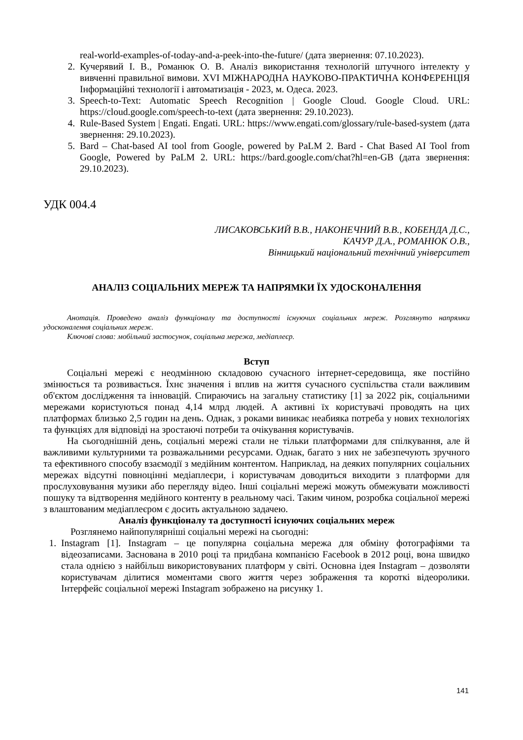real-world-examples-of-today-and-a-peek-into-the-future/ (дата звернення: 07.10.2023).
2. Кучерявий І. В., Романюк О. В. Аналіз використання технологій штучного інтелекту у вивченні правильної вимови. XVI МІЖНАРОДНА НАУКОВО-ПРАКТИЧНА КОНФЕРЕНЦІЯ Інформаційні технології і автоматизація - 2023, м. Одеса. 2023.
3. Speech-to-Text: Automatic Speech Recognition | Google Cloud. Google Cloud. URL: https://cloud.google.com/speech-to-text (дата звернення: 29.10.2023).
4. Rule-Based System | Engati. Engati. URL: https://www.engati.com/glossary/rule-based-system (дата звернення: 29.10.2023).
5. Bard – Chat-based AI tool from Google, powered by PaLM 2. Bard - Chat Based AI Tool from Google, Powered by PaLM 2. URL: https://bard.google.com/chat?hl=en-GB (дата звернення: 29.10.2023).
УДК 004.4
ЛИСАКОВСЬКИЙ В.В., НАКОНЕЧНИЙ В.В., КОБЕНДА Д.С.,
КАЧУР Д.А., РОМАНЮК О.В.,
Вінницький національний технічний університет
АНАЛІЗ СОЦІАЛЬНИХ МЕРЕЖ ТА НАПРЯМКИ ЇХ УДОСКОНАЛЕННЯ
Анотація. Проведено аналіз функціоналу та доступності існуючих соціальних мереж. Розглянуто напрямки удосконалення соціальних мереж.
Ключові слова: мобільний застосунок, соціальна мережа, медіаплеєр.
Вступ
Соціальні мережі є неодмінною складовою сучасного інтернет-середовища, яке постійно змінюється та розвивається. Їхнє значення і вплив на життя сучасного суспільства стали важливим об'єктом дослідження та інновацій. Спираючись на загальну статистику [1] за 2022 рік, соціальними мережами користуються понад 4,14 млрд людей. А активні їх користувачі проводять на цих платформах близько 2,5 годин на день. Однак, з роками виникає неабияка потреба у нових технологіях та функціях для відповіді на зростаючі потреби та очікування користувачів.
На сьогоднішній день, соціальні мережі стали не тільки платформами для спілкування, але й важливими культурними та розважальними ресурсами. Однак, багато з них не забезпечують зручного та ефективного способу взаємодії з медійним контентом. Наприклад, на деяких популярних соціальних мережах відсутні повноцінні медіаплеєри, і користувачам доводиться виходити з платформи для прослуховування музики або перегляду відео. Інші соціальні мережі можуть обмежувати можливості пошуку та відтворення медійного контенту в реальному часі. Таким чином, розробка соціальної мережі з влаштованим медіаплеєром є досить актуальною задачею.
Аналіз функціоналу та доступності існуючих соціальних мереж
Розглянемо найпопулярніші соціальні мережі на сьогодні:
1. Instagram [1]. Instagram – це популярна соціальна мережа для обміну фотографіями та відеозаписами. Заснована в 2010 році та придбана компанією Facebook в 2012 році, вона швидко стала однією з найбільш використовуваних платформ у світі. Основна ідея Instagram – дозволяти користувачам ділитися моментами свого життя через зображення та короткі відеоролики. Інтерфейс соціальної мережі Instagram зображено на рисунку 1.
141